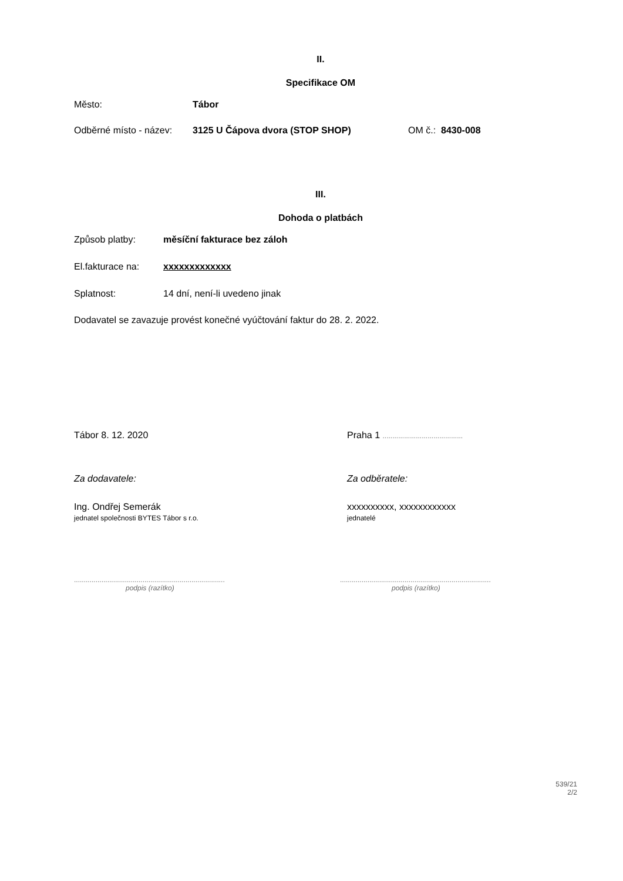II.
Specifikace OM
Město: Tábor
Odběrné místo - název: 3125 U Čápova dvora (STOP SHOP) OM č.: 8430-008
III.
Dohoda o platbách
Způsob platby: měsíční fakturace bez záloh
El.fakturace na: xxxxxxxxxxxxx
Splatnost: 14 dní, není-li uvedeno jinak
Dodavatel se zavazuje provést konečné vyúčtování faktur do 28. 2. 2022.
Tábor 8. 12. 2020 Praha 1 .........................................
Za dodavatele: Za odběratele:
Ing. Ondřej Semerák
jednatel společnosti BYTES Tábor s r.o.
xxxxxxxxxx, xxxxxxxxxxxx
jednatelé
.............................................................................
podpis (razítko)
.............................................................................
podpis (razítko)
539/21
2/2